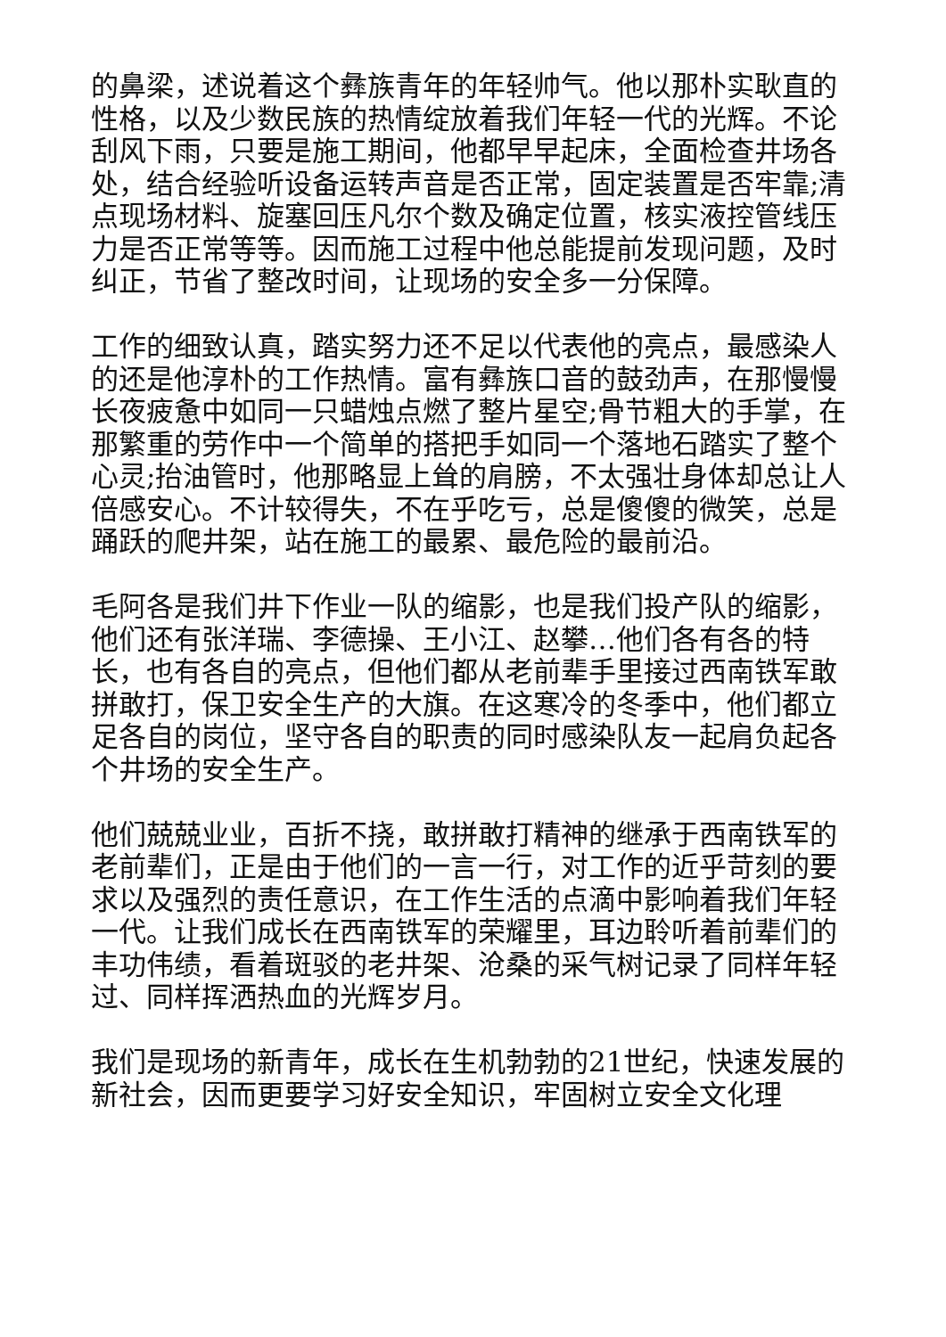的鼻梁，述说着这个彝族青年的年轻帅气。他以那朴实耿直的性格，以及少数民族的热情绽放着我们年轻一代的光辉。不论刮风下雨，只要是施工期间，他都早早起床，全面检查井场各处，结合经验听设备运转声音是否正常，固定装置是否牢靠;清点现场材料、旋塞回压凡尔个数及确定位置，核实液控管线压力是否正常等等。因而施工过程中他总能提前发现问题，及时纠正，节省了整改时间，让现场的安全多一分保障。
工作的细致认真，踏实努力还不足以代表他的亮点，最感染人的还是他淳朴的工作热情。富有彝族口音的鼓劲声，在那慢慢长夜疲惫中如同一只蜡烛点燃了整片星空;骨节粗大的手掌，在那繁重的劳作中一个简单的搭把手如同一个落地石踏实了整个心灵;抬油管时，他那略显上耸的肩膀，不太强壮身体却总让人倍感安心。不计较得失，不在乎吃亏，总是傻傻的微笑，总是踊跃的爬井架，站在施工的最累、最危险的最前沿。
毛阿各是我们井下作业一队的缩影，也是我们投产队的缩影，他们还有张洋瑞、李德操、王小江、赵攀…他们各有各的特长，也有各自的亮点，但他们都从老前辈手里接过西南铁军敢拼敢打，保卫安全生产的大旗。在这寒冷的冬季中，他们都立足各自的岗位，坚守各自的职责的同时感染队友一起肩负起各个井场的安全生产。
他们兢兢业业，百折不挠，敢拼敢打精神的继承于西南铁军的老前辈们，正是由于他们的一言一行，对工作的近乎苛刻的要求以及强烈的责任意识，在工作生活的点滴中影响着我们年轻一代。让我们成长在西南铁军的荣耀里，耳边聆听着前辈们的丰功伟绩，看着斑驳的老井架、沧桑的采气树记录了同样年轻过、同样挥洒热血的光辉岁月。
我们是现场的新青年，成长在生机勃勃的21世纪，快速发展的新社会，因而更要学习好安全知识，牢固树立安全文化理